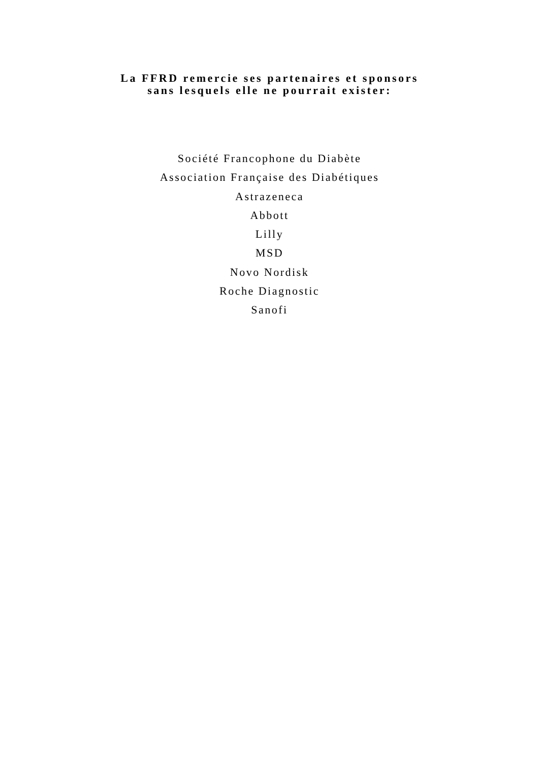La FFRD remercie ses partenaires et sponsors
sans lesquels elle ne pourrait exister:
Société Francophone du Diabète
Association Française des Diabétiques
Astrazeneca
Abbott
Lilly
MSD
Novo Nordisk
Roche Diagnostic
Sanofi